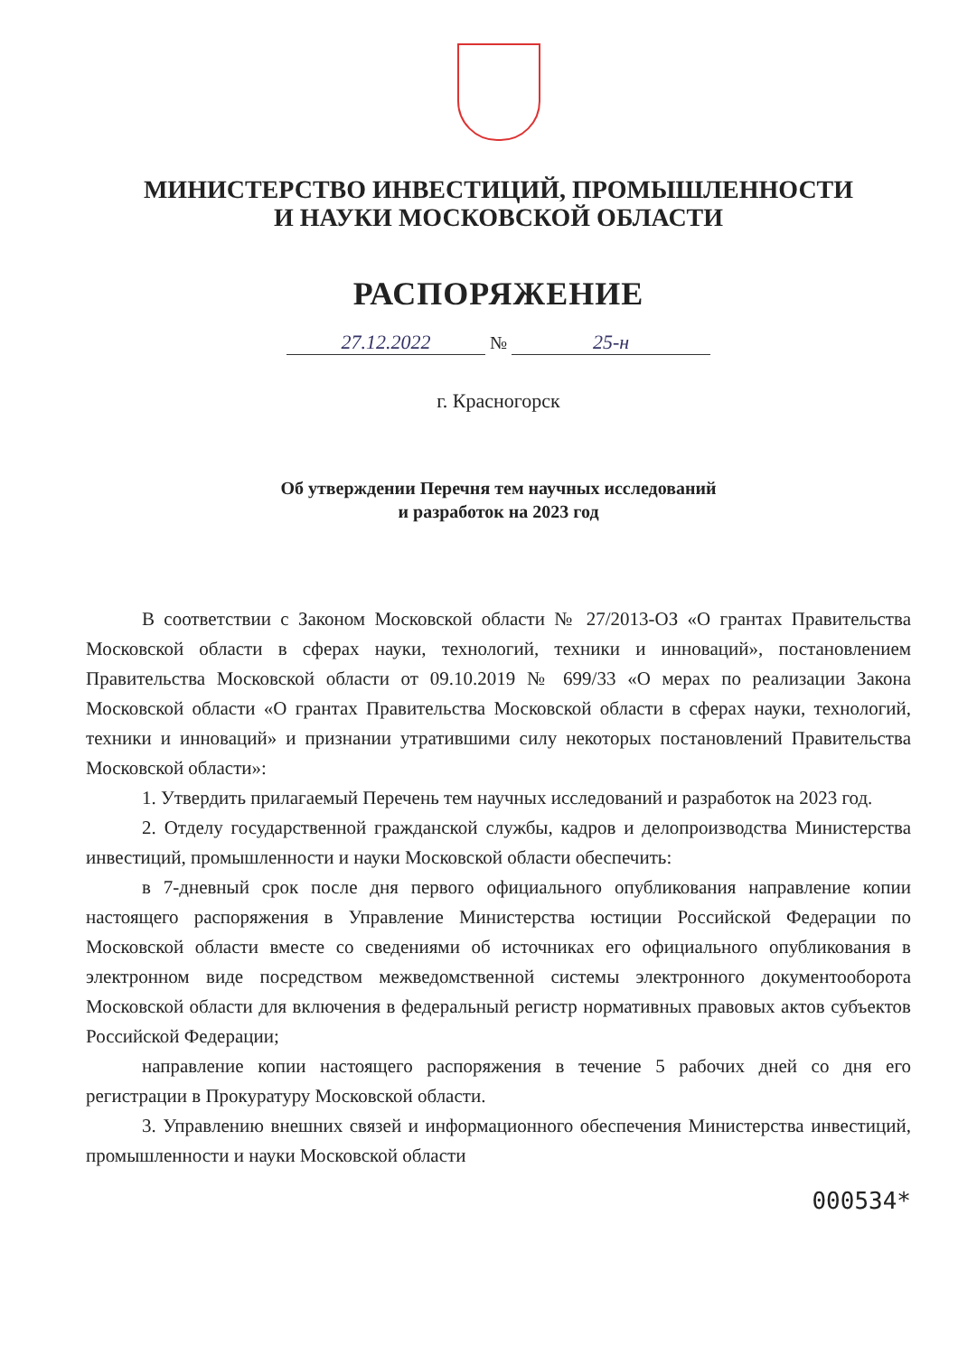МИНИСТЕРСТВО ИНВЕСТИЦИЙ, ПРОМЫШЛЕННОСТИ
И НАУКИ МОСКОВСКОЙ ОБЛАСТИ
РАСПОРЯЖЕНИЕ
27.12.2022 № 25-н
г. Красногорск
Об утверждении Перечня тем научных исследований
и разработок на 2023 год
В соответствии с Законом Московской области № 27/2013-ОЗ «О грантах Правительства Московской области в сферах науки, технологий, техники и инноваций», постановлением Правительства Московской области от 09.10.2019 № 699/33 «О мерах по реализации Закона Московской области «О грантах Правительства Московской области в сферах науки, технологий, техники и инноваций» и признании утратившими силу некоторых постановлений Правительства Московской области»:
1. Утвердить прилагаемый Перечень тем научных исследований и разработок на 2023 год.
2. Отделу государственной гражданской службы, кадров и делопроизводства Министерства инвестиций, промышленности и науки Московской области обеспечить:
в 7-дневный срок после дня первого официального опубликования направление копии настоящего распоряжения в Управление Министерства юстиции Российской Федерации по Московской области вместе со сведениями об источниках его официального опубликования в электронном виде посредством межведомственной системы электронного документооборота Московской области для включения в федеральный регистр нормативных правовых актов субъектов Российской Федерации;
направление копии настоящего распоряжения в течение 5 рабочих дней со дня его регистрации в Прокуратуру Московской области.
3. Управлению внешних связей и информационного обеспечения Министерства инвестиций, промышленности и науки Московской области
000534*